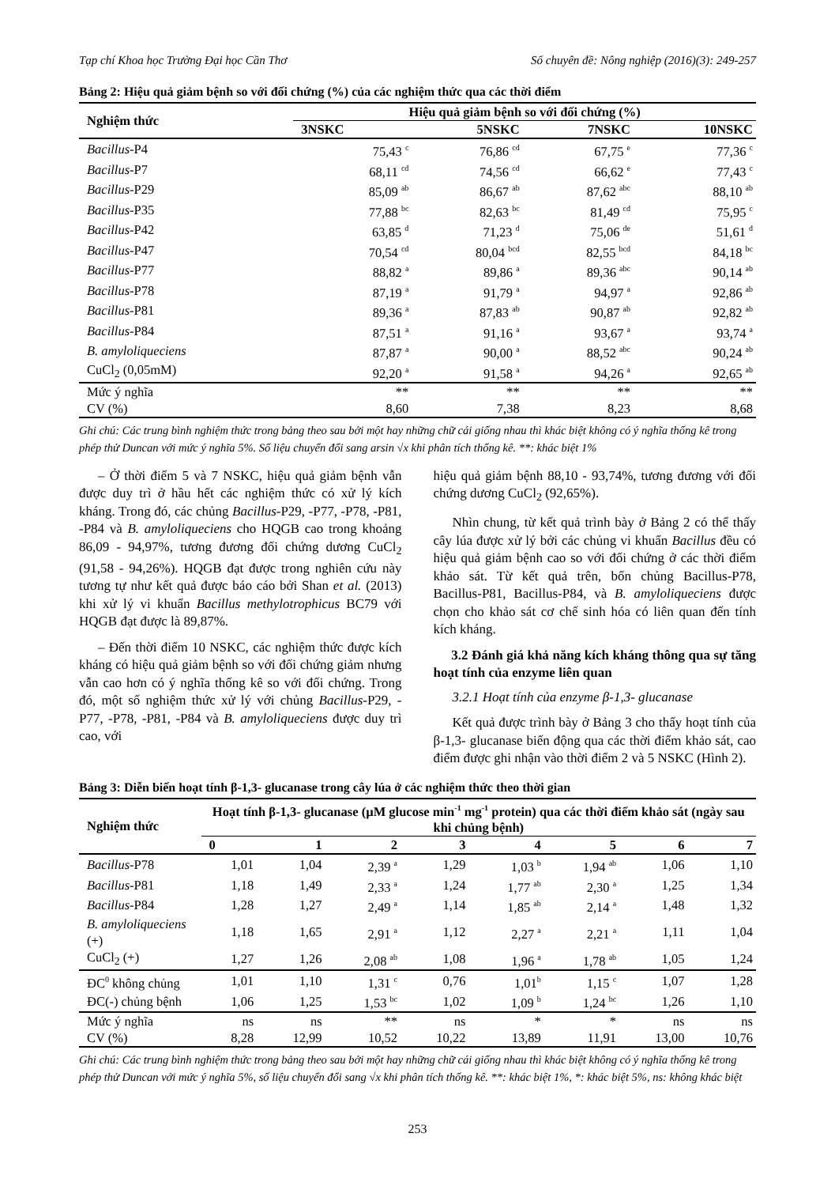Tạp chí Khoa học Trường Đại học Cần Thơ Số chuyên đề: Nông nghiệp (2016)(3): 249-257
Bảng 2: Hiệu quả giảm bệnh so với đối chứng (%) của các nghiệm thức qua các thời điểm
| Nghiệm thức | Hiệu quả giảm bệnh so với đối chứng (%) | | | |
| --- | --- | --- | --- | --- |
| | 3NSKC | 5NSKC | 7NSKC | 10NSKC |
| Bacillus -P4 | 75,43 <sup>c</sup> | 76,86 <sup>cd</sup> | 67,75 <sup>e</sup> | 77,36 <sup>c</sup> |
| Bacillus -P7 | 68,11 <sup>cd</sup> | 74,56 <sup>cd</sup> | 66,62 <sup>e</sup> | 77,43 <sup>c</sup> |
| Bacillus -P29 | 85,09 <sup>ab</sup> | 86,67 <sup>ab</sup> | 87,62 <sup>abc</sup> | 88,10 <sup>ab</sup> |
| Bacillus -P35 | 77,88 <sup>bc</sup> | 82,63 <sup>bc</sup> | 81,49 <sup>cd</sup> | 75,95 <sup>c</sup> |
| Bacillus -P42 | 63,85 <sup>d</sup> | 71,23 <sup>d</sup> | 75,06 <sup>de</sup> | 51,61 <sup>d</sup> |
| Bacillus -P47 | 70,54 <sup>cd</sup> | 80,04 <sup>bcd</sup> | 82,55 <sup>bcd</sup> | 84,18 <sup>bc</sup> |
| Bacillus -P77 | 88,82 <sup>a</sup> | 89,86 <sup>a</sup> | 89,36 <sup>abc</sup> | 90,14 <sup>ab</sup> |
| Bacillus -P78 | 87,19 <sup>a</sup> | 91,79 <sup>a</sup> | 94,97 <sup>a</sup> | 92,86 <sup>ab</sup> |
| Bacillus -P81 | 89,36 <sup>a</sup> | 87,83 <sup>ab</sup> | 90,87 <sup>ab</sup> | 92,82 <sup>ab</sup> |
| Bacillus -P84 | 87,51 <sup>a</sup> | 91,16 <sup>a</sup> | 93,67 <sup>a</sup> | 93,74 <sup>a</sup> |
| B. amyloliqueciens | 87,87 <sup>a</sup> | 90,00 <sup>a</sup> | 88,52 <sup>abc</sup> | 90,24 <sup>ab</sup> |
| CuCl<sub>2</sub> (0,05mM) | 92,20 <sup>a</sup> | 91,58 <sup>a</sup> | 94,26 <sup>a</sup> | 92,65 <sup>ab</sup> |
| Mức ý nghĩa | ** | ** | ** | ** |
| CV (%) | 8,60 | 7,38 | 8,23 | 8,68 |
Ghi chú: Các trung bình nghiệm thức trong bảng theo sau bởi một hay những chữ cái giống nhau thì khác biệt không có ý nghĩa thống kê trong phép thử Duncan với mức ý nghĩa 5%. Số liệu chuyển đổi sang arsin √x khi phân tích thống kê. **: khác biệt 1%
– Ở thời điểm 5 và 7 NSKC, hiệu quả giảm bệnh vẫn được duy trì ở hầu hết các nghiệm thức có xử lý kích kháng. Trong đó, các chủng Bacillus-P29, -P77, -P78, -P81, -P84 và B. amyloliqueciens cho HQGB cao trong khoảng 86,09 - 94,97%, tương đương đối chứng dương CuCl<sub>2</sub> (91,58 - 94,26%). HQGB đạt được trong nghiên cứu này tương tự như kết quả được báo cáo bởi Shan et al. (2013) khi xử lý vi khuẩn Bacillus methylotrophicus BC79 với HQGB đạt được là 89,87%.
– Đến thời điểm 10 NSKC, các nghiệm thức được kích kháng có hiệu quả giảm bệnh so với đối chứng giảm nhưng vẫn cao hơn có ý nghĩa thống kê so với đối chứng. Trong đó, một số nghiệm thức xử lý với chủng Bacillus-P29, -P77, -P78, -P81, -P84 và B. amyloliqueciens được duy trì cao, với
hiệu quả giảm bệnh 88,10 - 93,74%, tương đương với đối chứng dương CuCl<sub>2</sub> (92,65%).
Nhìn chung, từ kết quả trình bày ở Bảng 2 có thể thấy cây lúa được xử lý bởi các chủng vi khuẩn Bacillus đều có hiệu quả giảm bệnh cao so với đối chứng ở các thời điểm khảo sát. Từ kết quả trên, bốn chủng Bacillus-P78, Bacillus-P81, Bacillus-P84, và B. amyloliqueciens được chọn cho khảo sát cơ chế sinh hóa có liên quan đến tính kích kháng.
3.2 Đánh giá khả năng kích kháng thông qua sự tăng hoạt tính của enzyme liên quan
3.2.1 Hoạt tính của enzyme β-1,3- glucanase
Kết quả được trình bày ở Bảng 3 cho thấy hoạt tính của β-1,3- glucanase biến động qua các thời điểm khảo sát, cao điểm được ghi nhận vào thời điểm 2 và 5 NSKC (Hình 2).
Bảng 3: Diễn biến hoạt tính β-1,3- glucanase trong cây lúa ở các nghiệm thức theo thời gian
| Nghiệm thức | Hoạt tính β-1,3- glucanase (µM glucose min<sup>-1</sup> mg<sup>-1</sup> protein) qua các thời điểm khảo sát (ngày sau khi chủng bệnh) | | | | | | | |
| --- | --- | --- | --- | --- | --- | --- | --- | --- |
| | 0 | 1 | 2 | 3 | 4 | 5 | 6 | 7 |
| Bacillus -P78 | 1,01 | 1,04 | 2,39 <sup>a</sup> | 1,29 | 1,03 <sup>b</sup> | 1,94 <sup>ab</sup> | 1,06 | 1,10 |
| Bacillus -P81 | 1,18 | 1,49 | 2,33 <sup>a</sup> | 1,24 | 1,77 <sup>ab</sup> | 2,30 <sup>a</sup> | 1,25 | 1,34 |
| Bacillus -P84 | 1,28 | 1,27 | 2,49 <sup>a</sup> | 1,14 | 1,85 <sup>ab</sup> | 2,14 <sup>a</sup> | 1,48 | 1,32 |
| B. amyloliqueciens (+) | 1,18 | 1,65 | 2,91 <sup>a</sup> | 1,12 | 2,27 <sup>a</sup> | 2,21 <sup>a</sup> | 1,11 | 1,04 |
| CuCl<sub>2</sub> (+) | 1,27 | 1,26 | 2,08 <sup>ab</sup> | 1,08 | 1,96 <sup>a</sup> | 1,78 <sup>ab</sup> | 1,05 | 1,24 |
| ĐC<sup>0</sup> không chủng | 1,01 | 1,10 | 1,31 <sup>c</sup> | 0,76 | 1,01<sup>b</sup> | 1,15 <sup>c</sup> | 1,07 | 1,28 |
| ĐC(-) chủng bệnh | 1,06 | 1,25 | 1,53 <sup>bc</sup> | 1,02 | 1,09 <sup>b</sup> | 1,24 <sup>bc</sup> | 1,26 | 1,10 |
| Mức ý nghĩa | ns | ns | ** | ns | * | * | ns | ns |
| CV (%) | 8,28 | 12,99 | 10,52 | 10,22 | 13,89 | 11,91 | 13,00 | 10,76 |
Ghi chú: Các trung bình nghiệm thức trong bảng theo sau bởi một hay những chữ cái giống nhau thì khác biệt không có ý nghĩa thống kê trong phép thử Duncan với mức ý nghĩa 5%, số liệu chuyển đổi sang √x khi phân tích thống kê. **: khác biệt 1%, *: khác biệt 5%, ns: không khác biệt
253